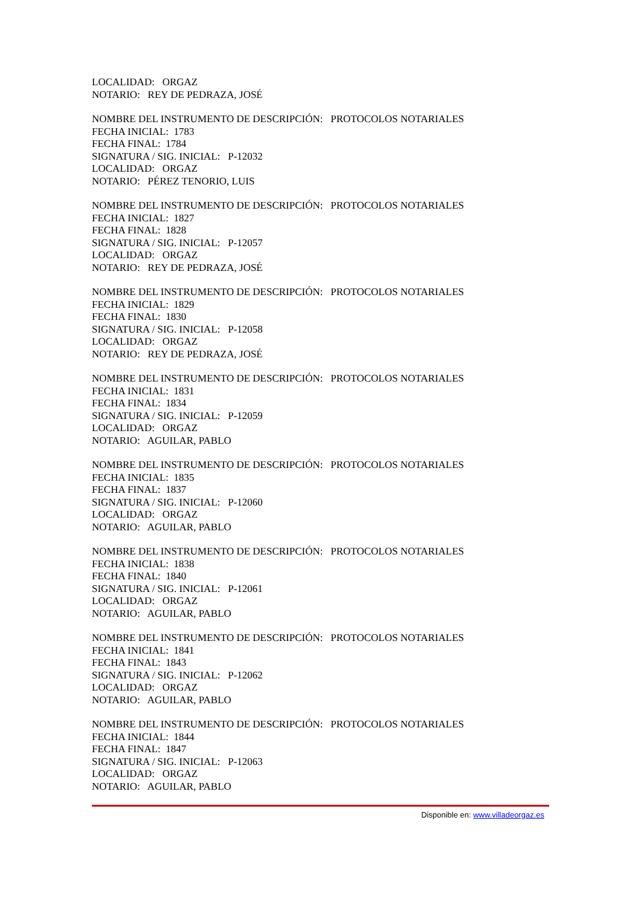LOCALIDAD: ORGAZ
NOTARIO: REY DE PEDRAZA, JOSÉ
NOMBRE DEL INSTRUMENTO DE DESCRIPCIÓN: PROTOCOLOS NOTARIALES
FECHA INICIAL: 1783
FECHA FINAL: 1784
SIGNATURA / SIG. INICIAL: P-12032
LOCALIDAD: ORGAZ
NOTARIO: PÉREZ TENORIO, LUIS
NOMBRE DEL INSTRUMENTO DE DESCRIPCIÓN: PROTOCOLOS NOTARIALES
FECHA INICIAL: 1827
FECHA FINAL: 1828
SIGNATURA / SIG. INICIAL: P-12057
LOCALIDAD: ORGAZ
NOTARIO: REY DE PEDRAZA, JOSÉ
NOMBRE DEL INSTRUMENTO DE DESCRIPCIÓN: PROTOCOLOS NOTARIALES
FECHA INICIAL: 1829
FECHA FINAL: 1830
SIGNATURA / SIG. INICIAL: P-12058
LOCALIDAD: ORGAZ
NOTARIO: REY DE PEDRAZA, JOSÉ
NOMBRE DEL INSTRUMENTO DE DESCRIPCIÓN: PROTOCOLOS NOTARIALES
FECHA INICIAL: 1831
FECHA FINAL: 1834
SIGNATURA / SIG. INICIAL: P-12059
LOCALIDAD: ORGAZ
NOTARIO: AGUILAR, PABLO
NOMBRE DEL INSTRUMENTO DE DESCRIPCIÓN: PROTOCOLOS NOTARIALES
FECHA INICIAL: 1835
FECHA FINAL: 1837
SIGNATURA / SIG. INICIAL: P-12060
LOCALIDAD: ORGAZ
NOTARIO: AGUILAR, PABLO
NOMBRE DEL INSTRUMENTO DE DESCRIPCIÓN: PROTOCOLOS NOTARIALES
FECHA INICIAL: 1838
FECHA FINAL: 1840
SIGNATURA / SIG. INICIAL: P-12061
LOCALIDAD: ORGAZ
NOTARIO: AGUILAR, PABLO
NOMBRE DEL INSTRUMENTO DE DESCRIPCIÓN: PROTOCOLOS NOTARIALES
FECHA INICIAL: 1841
FECHA FINAL: 1843
SIGNATURA / SIG. INICIAL: P-12062
LOCALIDAD: ORGAZ
NOTARIO: AGUILAR, PABLO
NOMBRE DEL INSTRUMENTO DE DESCRIPCIÓN: PROTOCOLOS NOTARIALES
FECHA INICIAL: 1844
FECHA FINAL: 1847
SIGNATURA / SIG. INICIAL: P-12063
LOCALIDAD: ORGAZ
NOTARIO: AGUILAR, PABLO
Disponible en: www.villadeorgaz.es